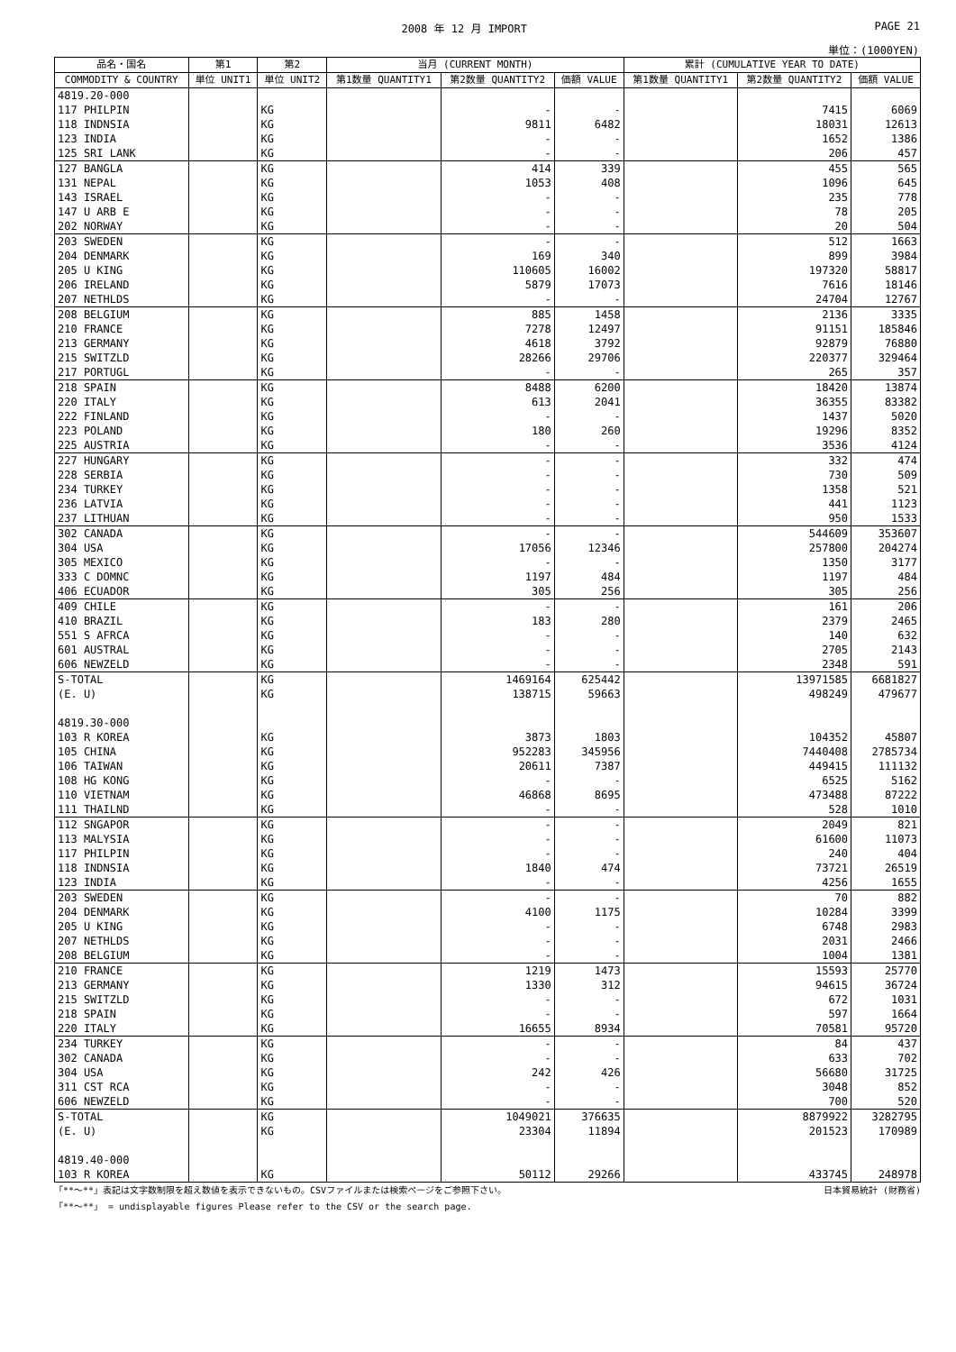2008 年 12 月 IMPORT PAGE 21
単位：(1000YEN)
| 品名・国名 | 第1 | 第2 | 当月 (CURRENT MONTH) | | | 累計 (CUMULATIVE YEAR TO DATE) | | |
| --- | --- | --- | --- | --- | --- | --- | --- | --- |
| COMMODITY & COUNTRY | 単位 UNIT1 | 単位 UNIT2 | 第1数量 QUANTITY1 | 第2数量 QUANTITY2 | 価額 VALUE | 第1数量 QUANTITY1 | 第2数量 QUANTITY2 | 価額 VALUE |
| 4819.20-000 | | | | | | | | |
| 117 PHILPIN | | KG | | - | - | | 7415 | 6069 |
| 118 INDNSIA | | KG | | 9811 | 6482 | | 18031 | 12613 |
| 123 INDIA | | KG | | - | - | | 1652 | 1386 |
| 125 SRI LANK | | KG | | - | - | | 206 | 457 |
| 127 BANGLA | | KG | | 414 | 339 | | 455 | 565 |
| 131 NEPAL | | KG | | 1053 | 408 | | 1096 | 645 |
| 143 ISRAEL | | KG | | - | - | | 235 | 778 |
| 147 U ARB E | | KG | | - | - | | 78 | 205 |
| 202 NORWAY | | KG | | - | - | | 20 | 504 |
| 203 SWEDEN | | KG | | - | - | | 512 | 1663 |
| 204 DENMARK | | KG | | 169 | 340 | | 899 | 3984 |
| 205 U KING | | KG | | 110605 | 16002 | | 197320 | 58817 |
| 206 IRELAND | | KG | | 5879 | 17073 | | 7616 | 18146 |
| 207 NETHLDS | | KG | | - | - | | 24704 | 12767 |
| 208 BELGIUM | | KG | | 885 | 1458 | | 2136 | 3335 |
| 210 FRANCE | | KG | | 7278 | 12497 | | 91151 | 185846 |
| 213 GERMANY | | KG | | 4618 | 3792 | | 92879 | 76880 |
| 215 SWITZLD | | KG | | 28266 | 29706 | | 220377 | 329464 |
| 217 PORTUGL | | KG | | - | - | | 265 | 357 |
| 218 SPAIN | | KG | | 8488 | 6200 | | 18420 | 13874 |
| 220 ITALY | | KG | | 613 | 2041 | | 36355 | 83382 |
| 222 FINLAND | | KG | | - | - | | 1437 | 5020 |
| 223 POLAND | | KG | | 180 | 260 | | 19296 | 8352 |
| 225 AUSTRIA | | KG | | - | - | | 3536 | 4124 |
| 227 HUNGARY | | KG | | - | - | | 332 | 474 |
| 228 SERBIA | | KG | | - | - | | 730 | 509 |
| 234 TURKEY | | KG | | - | - | | 1358 | 521 |
| 236 LATVIA | | KG | | - | - | | 441 | 1123 |
| 237 LITHUAN | | KG | | - | - | | 950 | 1533 |
| 302 CANADA | | KG | | - | - | | 544609 | 353607 |
| 304 USA | | KG | | 17056 | 12346 | | 257800 | 204274 |
| 305 MEXICO | | KG | | - | - | | 1350 | 3177 |
| 333 C DOMNC | | KG | | 1197 | 484 | | 1197 | 484 |
| 406 ECUADOR | | KG | | 305 | 256 | | 305 | 256 |
| 409 CHILE | | KG | | - | - | | 161 | 206 |
| 410 BRAZIL | | KG | | 183 | 280 | | 2379 | 2465 |
| 551 S AFRCA | | KG | | - | - | | 140 | 632 |
| 601 AUSTRAL | | KG | | - | - | | 2705 | 2143 |
| 606 NEWZELD | | KG | | - | - | | 2348 | 591 |
| S-TOTAL | | KG | | 1469164 | 625442 | | 13971585 | 6681827 |
| (E. U) | | KG | | 138715 | 59663 | | 498249 | 479677 |
| 4819.30-000 | | | | | | | | |
| 103 R KOREA | | KG | | 3873 | 1803 | | 104352 | 45807 |
| 105 CHINA | | KG | | 952283 | 345956 | | 7440408 | 2785734 |
| 106 TAIWAN | | KG | | 20611 | 7387 | | 449415 | 111132 |
| 108 HG KONG | | KG | | - | - | | 6525 | 5162 |
| 110 VIETNAM | | KG | | 46868 | 8695 | | 473488 | 87222 |
| 111 THAILND | | KG | | - | - | | 528 | 1010 |
| 112 SNGAPOR | | KG | | - | - | | 2049 | 821 |
| 113 MALYSIA | | KG | | - | - | | 61600 | 11073 |
| 117 PHILPIN | | KG | | - | - | | 240 | 404 |
| 118 INDNSIA | | KG | | 1840 | 474 | | 73721 | 26519 |
| 123 INDIA | | KG | | - | - | | 4256 | 1655 |
| 203 SWEDEN | | KG | | - | - | | 70 | 882 |
| 204 DENMARK | | KG | | 4100 | 1175 | | 10284 | 3399 |
| 205 U KING | | KG | | - | - | | 6748 | 2983 |
| 207 NETHLDS | | KG | | - | - | | 2031 | 2466 |
| 208 BELGIUM | | KG | | - | - | | 1004 | 1381 |
| 210 FRANCE | | KG | | 1219 | 1473 | | 15593 | 25770 |
| 213 GERMANY | | KG | | 1330 | 312 | | 94615 | 36724 |
| 215 SWITZLD | | KG | | - | - | | 672 | 1031 |
| 218 SPAIN | | KG | | - | - | | 597 | 1664 |
| 220 ITALY | | KG | | 16655 | 8934 | | 70581 | 95720 |
| 234 TURKEY | | KG | | - | - | | 84 | 437 |
| 302 CANADA | | KG | | - | - | | 633 | 702 |
| 304 USA | | KG | | 242 | 426 | | 56680 | 31725 |
| 311 CST RCA | | KG | | - | - | | 3048 | 852 |
| 606 NEWZELD | | KG | | - | - | | 700 | 520 |
| S-TOTAL | | KG | | 1049021 | 376635 | | 8879922 | 3282795 |
| (E. U) | | KG | | 23304 | 11894 | | 201523 | 170989 |
| 4819.40-000 | | | | | | | | |
| 103 R KOREA | | KG | | 50112 | 29266 | | 433745 | 248978 |
「**～**」表記は文字数制限を超え数値を表示できないもの。CSVファイルまたは検索ページをご参照下さい。 日本貿易統計 (財務省)
「**～**」 = undisplayable figures Please refer to the CSV or the search page.